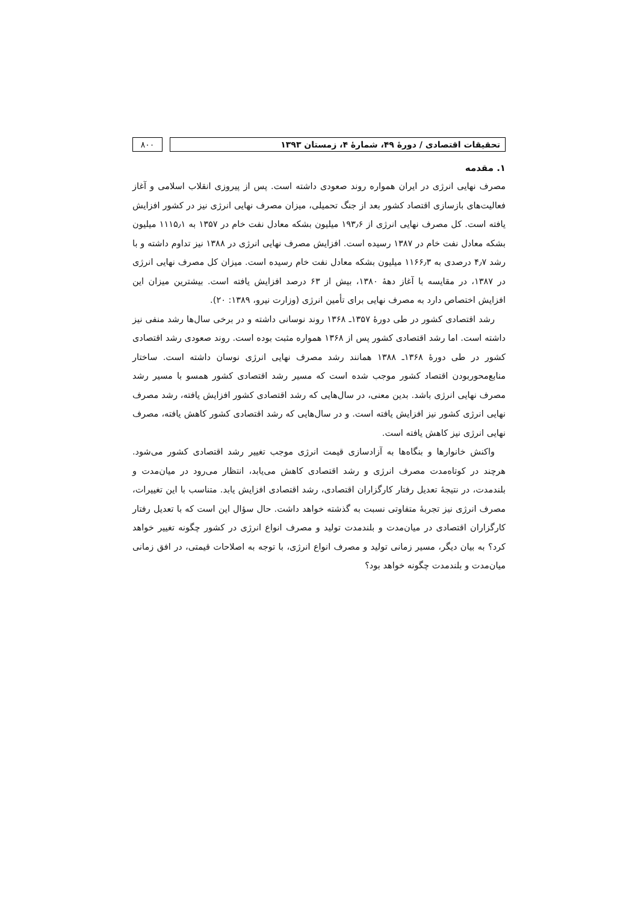تحقیقات اقتصادی / دورهٔ ۴۹، شمارهٔ ۴، زمستان ۱۳۹۳
۸۰۰
۱. مقدمه
مصرف نهایی انرژی در ایران همواره روند صعودی داشته است. پس از پیروزی انقلاب اسلامی و آغاز فعالیت‌های بازسازی اقتصاد کشور بعد از جنگ تحمیلی، میزان مصرف نهایی انرژی نیز در کشور افزایش یافته است. کل مصرف نهایی انرژی از ۱۹۳٫۶ میلیون بشکه معادل نفت خام در ۱۳۵۷ به ۱۱۱۵٫۱ میلیون بشکه معادل نفت خام در ۱۳۸۷ رسیده است. افزایش مصرف نهایی انرژی در ۱۳۸۸ نیز تداوم داشته و با رشد ۴٫۷ درصدی به ۱۱۶۶٫۳ میلیون بشکه معادل نفت خام رسیده است. میزان کل مصرف نهایی انرژی در ۱۳۸۷، در مقایسه با آغاز دههٔ ۱۳۸۰، بیش از ۶۳ درصد افزایش یافته است. بیشترین میزان این افزایش اختصاص دارد به مصرف نهایی برای تأمین انرژی (وزارت نیرو، ۱۳۸۹: ۲۰).
رشد اقتصادی کشور در طی دورهٔ ۱۳۵۷ـ ۱۳۶۸ روند نوسانی داشته و در برخی سال‌ها رشد منفی نیز داشته است. اما رشد اقتصادی کشور پس از ۱۳۶۸ همواره مثبت بوده است. روند صعودی رشد اقتصادی کشور در طی دورهٔ ۱۳۶۸ـ ۱۳۸۸ همانند رشد مصرف نهایی انرژی نوسان داشته است. ساختار منابع‌محوربودن اقتصاد کشور موجب شده است که مسیر رشد اقتصادی کشور همسو با مسیر رشد مصرف نهایی انرژی باشد. بدین معنی، در سال‌هایی که رشد اقتصادی کشور افزایش یافته، رشد مصرف نهایی انرژی کشور نیز افزایش یافته است. و در سال‌هایی که رشد اقتصادی کشور کاهش یافته، مصرف نهایی انرژی نیز کاهش یافته است.
واکنش خانوارها و بنگاه‌ها به آزادسازی قیمت انرژی موجب تغییر رشد اقتصادی کشور می‌شود. هرچند در کوتاه‌مدت مصرف انرژی و رشد اقتصادی کاهش می‌یابد، انتظار می‌رود در میان‌مدت و بلندمدت، در نتیجهٔ تعدیل رفتار کارگزاران اقتصادی، رشد اقتصادی افزایش یابد. متناسب با این تغییرات، مصرف انرژی نیز تجربهٔ متفاوتی نسبت به گذشته خواهد داشت. حال سؤال این است که با تعدیل رفتار کارگزاران اقتصادی در میان‌مدت و بلندمدت تولید و مصرف انواع انرژی در کشور چگونه تغییر خواهد کرد؟ به بیان دیگر، مسیر زمانی تولید و مصرف انواع انرژی، با توجه به اصلاحات قیمتی، در افق زمانی میان‌مدت و بلندمدت چگونه خواهد بود؟